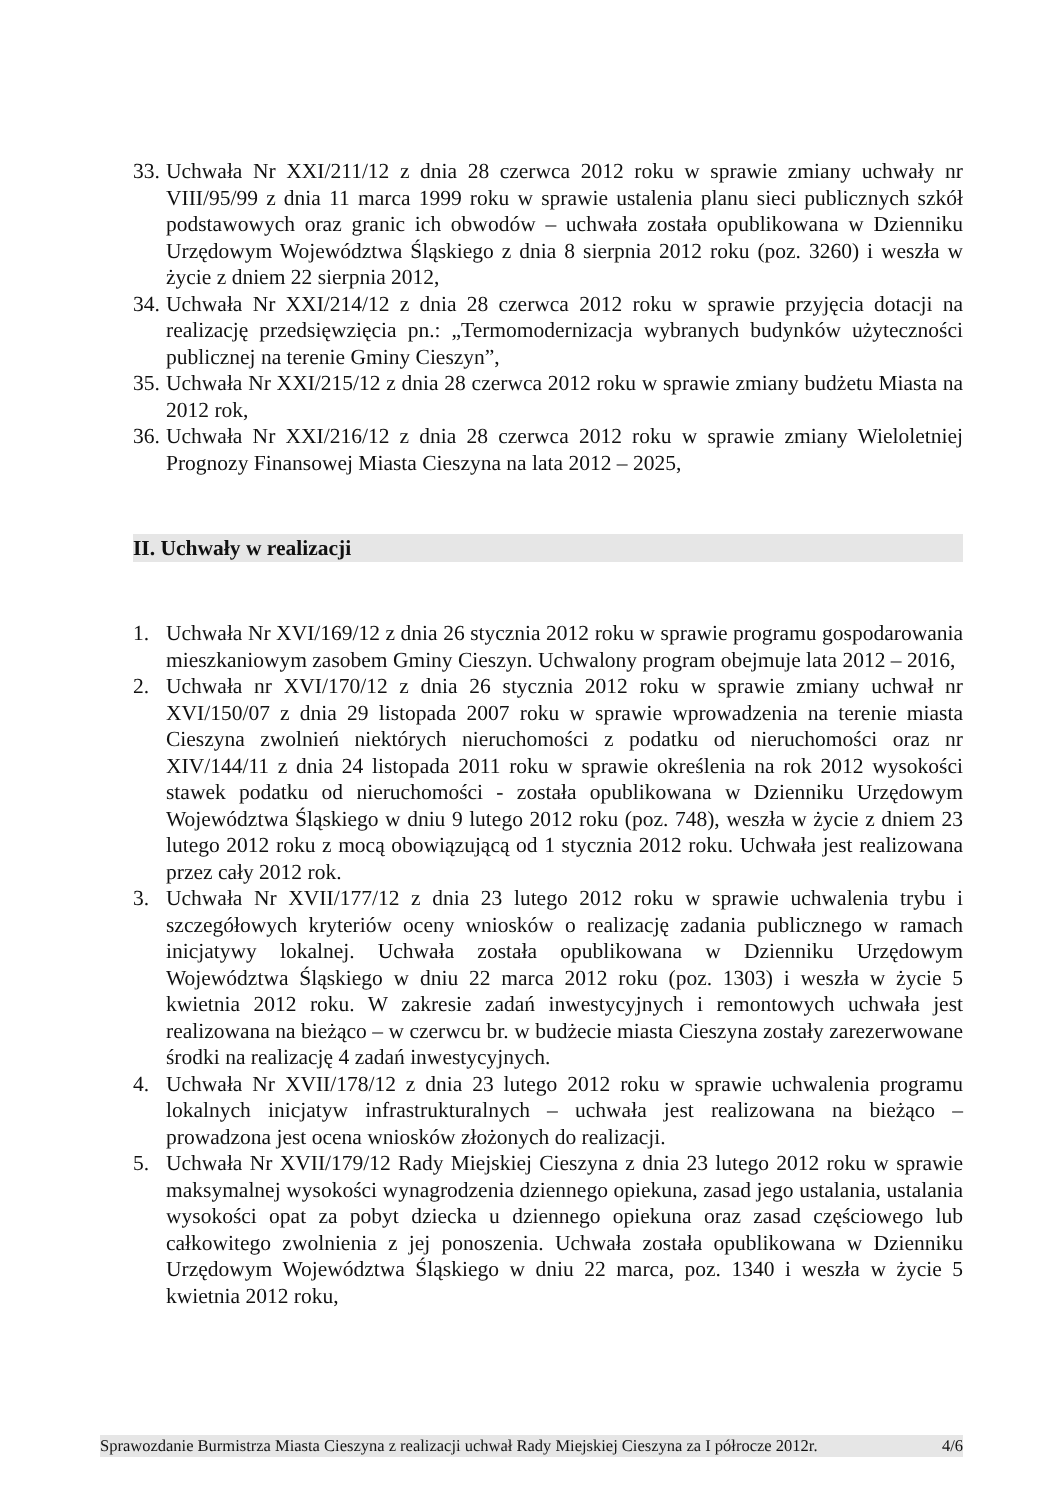33. Uchwała Nr XXI/211/12 z dnia 28 czerwca 2012 roku w sprawie zmiany uchwały nr VIII/95/99 z dnia 11 marca 1999 roku w sprawie ustalenia planu sieci publicznych szkół podstawowych oraz granic ich obwodów – uchwała została opublikowana w Dzienniku Urzędowym Województwa Śląskiego z dnia 8 sierpnia 2012 roku (poz. 3260) i weszła w życie z dniem 22 sierpnia 2012,
34. Uchwała Nr XXI/214/12 z dnia 28 czerwca 2012 roku w sprawie przyjęcia dotacji na realizację przedsięwzięcia pn.: „Termomodernizacja wybranych budynków użyteczności publicznej na terenie Gminy Cieszyn”,
35. Uchwała Nr XXI/215/12 z dnia 28 czerwca 2012 roku w sprawie zmiany budżetu Miasta na 2012 rok,
36. Uchwała Nr XXI/216/12 z dnia 28 czerwca 2012 roku w sprawie zmiany Wieloletniej Prognozy Finansowej Miasta Cieszyna na lata 2012 – 2025,
II. Uchwały w realizacji
1. Uchwała Nr XVI/169/12 z dnia 26 stycznia 2012 roku w sprawie programu gospodarowania mieszkaniowym zasobem Gminy Cieszyn. Uchwalony program obejmuje lata 2012 – 2016,
2. Uchwała nr XVI/170/12 z dnia 26 stycznia 2012 roku w sprawie zmiany uchwał nr XVI/150/07 z dnia 29 listopada 2007 roku w sprawie wprowadzenia na terenie miasta Cieszyna zwolnień niektórych nieruchomości z podatku od nieruchomości oraz nr XIV/144/11 z dnia 24 listopada 2011 roku w sprawie określenia na rok 2012 wysokości stawek podatku od nieruchomości - została opublikowana w Dzienniku Urzędowym Województwa Śląskiego w dniu 9 lutego 2012 roku (poz. 748), weszła w życie z dniem 23 lutego 2012 roku z mocą obowiązującą od 1 stycznia 2012 roku. Uchwała jest realizowana przez cały 2012 rok.
3. Uchwała Nr XVII/177/12 z dnia 23 lutego 2012 roku w sprawie uchwalenia trybu i szczegółowych kryteriów oceny wniosków o realizację zadania publicznego w ramach inicjatywy lokalnej. Uchwała została opublikowana w Dzienniku Urzędowym Województwa Śląskiego w dniu 22 marca 2012 roku (poz. 1303) i weszła w życie 5 kwietnia 2012 roku. W zakresie zadań inwestycyjnych i remontowych uchwała jest realizowana na bieżąco – w czerwcu br. w budżecie miasta Cieszyna zostały zarezerwowane środki na realizację 4 zadań inwestycyjnych.
4. Uchwała Nr XVII/178/12 z dnia 23 lutego 2012 roku w sprawie uchwalenia programu lokalnych inicjatyw infrastrukturalnych – uchwała jest realizowana na bieżąco – prowadzona jest ocena wniosków złożonych do realizacji.
5. Uchwała Nr XVII/179/12 Rady Miejskiej Cieszyna z dnia 23 lutego 2012 roku w sprawie maksymalnej wysokości wynagrodzenia dziennego opiekuna, zasad jego ustalania, ustalania wysokości opat za pobyt dziecka u dziennego opiekuna oraz zasad częściowego lub całkowitego zwolnienia z jej ponoszenia. Uchwała została opublikowana w Dzienniku Urzędowym Województwa Śląskiego w dniu 22 marca, poz. 1340 i weszła w życie 5 kwietnia 2012 roku,
Sprawozdanie Burmistrza Miasta Cieszyna z realizacji uchwał Rady Miejskiej Cieszyna za I półrocze 2012r. 4/6